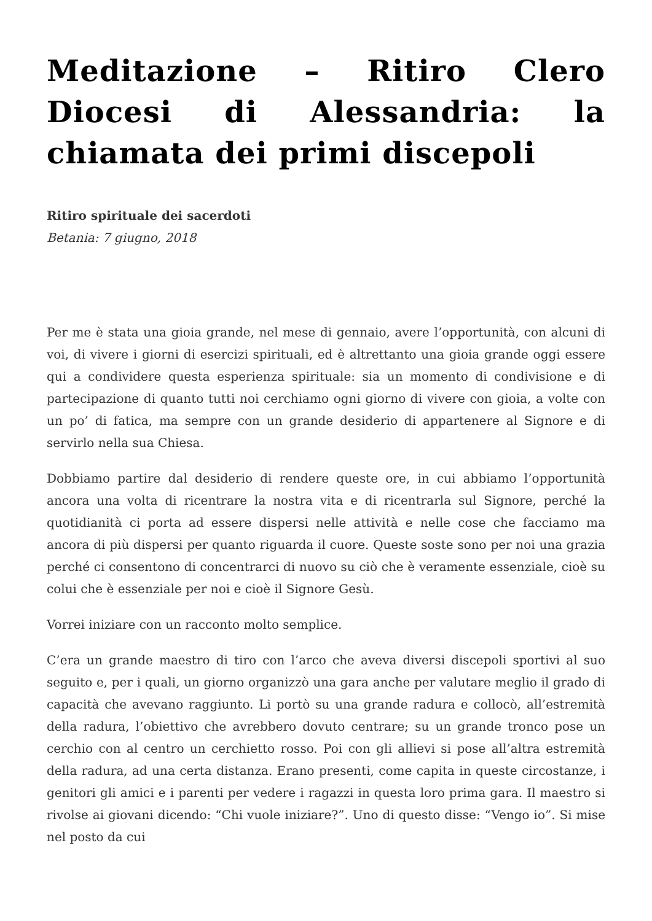Meditazione – Ritiro Clero Diocesi di Alessandria: la chiamata dei primi discepoli
Ritiro spirituale dei sacerdoti
Betania: 7 giugno, 2018
Per me è stata una gioia grande, nel mese di gennaio, avere l’opportunità, con alcuni di voi, di vivere i giorni di esercizi spirituali, ed è altrettanto una gioia grande oggi essere qui a condividere questa esperienza spirituale: sia un momento di condivisione e di partecipazione di quanto tutti noi cerchiamo ogni giorno di vivere con gioia, a volte con un po’ di fatica, ma sempre con un grande desiderio di appartenere al Signore e di servirlo nella sua Chiesa.
Dobbiamo partire dal desiderio di rendere queste ore, in cui abbiamo l’opportunità ancora una volta di ricentrare la nostra vita e di ricentrarla sul Signore, perché la quotidianità ci porta ad essere dispersi nelle attività e nelle cose che facciamo ma ancora di più dispersi per quanto riguarda il cuore. Queste soste sono per noi una grazia perché ci consentono di concentrarci di nuovo su ciò che è veramente essenziale, cioè su colui che è essenziale per noi e cioè il Signore Gesù.
Vorrei iniziare con un racconto molto semplice.
C’era un grande maestro di tiro con l’arco che aveva diversi discepoli sportivi al suo seguito e, per i quali, un giorno organizzò una gara anche per valutare meglio il grado di capacità che avevano raggiunto. Li portò su una grande radura e collocò, all’estremità della radura, l’obiettivo che avrebbero dovuto centrare; su un grande tronco pose un cerchio con al centro un cerchietto rosso. Poi con gli allievi si pose all’altra estremità della radura, ad una certa distanza. Erano presenti, come capita in queste circostanze, i genitori gli amici e i parenti per vedere i ragazzi in questa loro prima gara. Il maestro si rivolse ai giovani dicendo: “Chi vuole iniziare?”. Uno di questo disse: “Vengo io”. Si mise nel posto da cui